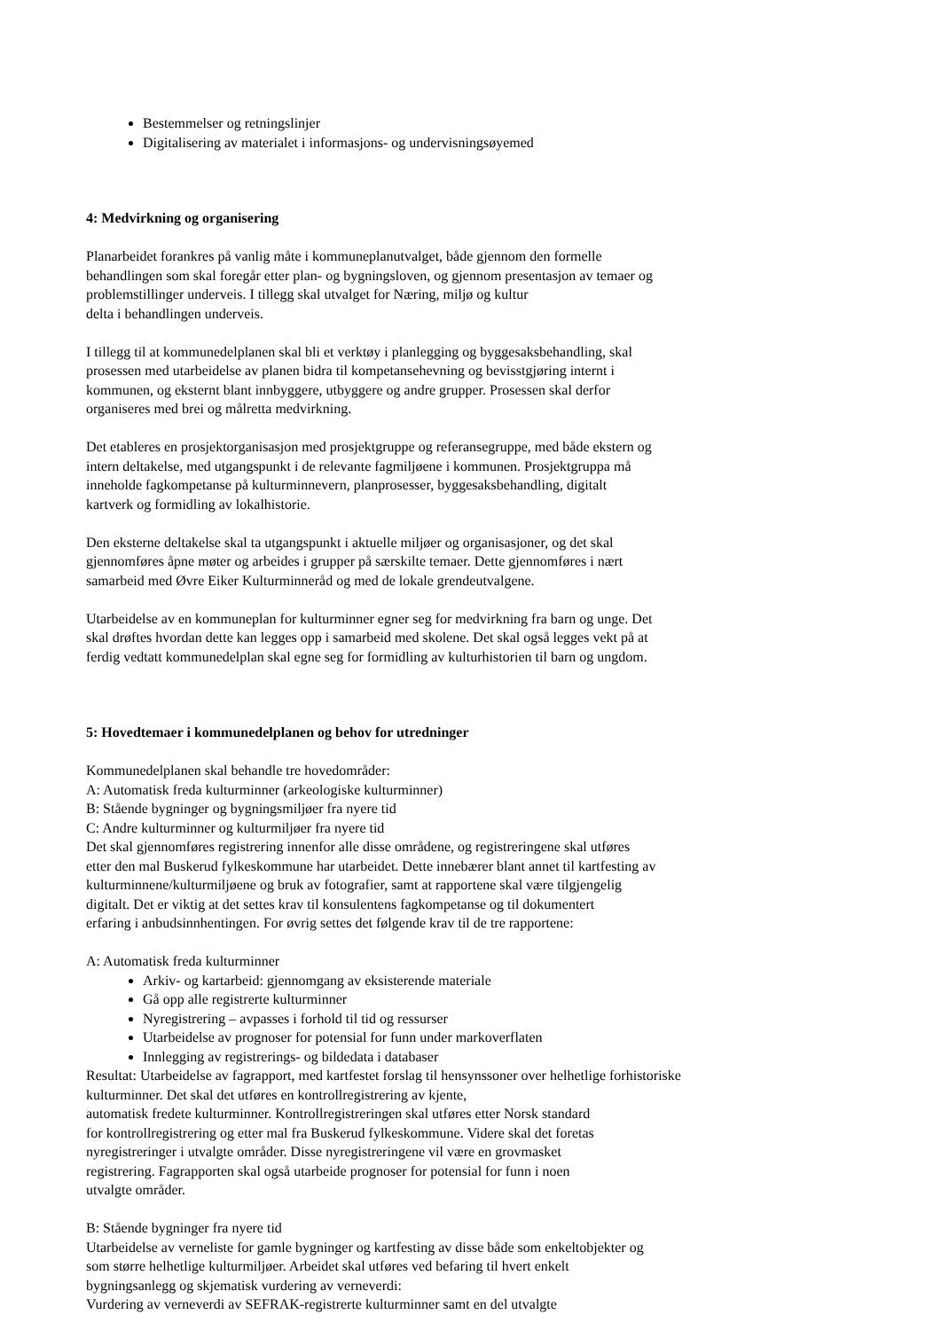Bestemmelser og retningslinjer
Digitalisering av materialet i informasjons- og undervisningsøyemed
4: Medvirkning og organisering
Planarbeidet forankres på vanlig måte i kommuneplanutvalget, både gjennom den formelle
behandlingen som skal foregår etter plan- og bygningsloven, og gjennom presentasjon av temaer og
problemstillinger underveis. I tillegg skal utvalget for Næring, miljø og kultur
delta i behandlingen underveis.
I tillegg til at kommunedelplanen skal bli et verktøy i planlegging og byggesaksbehandling, skal
prosessen med utarbeidelse av planen bidra til kompetansehevning og bevisstgjøring internt i
kommunen, og eksternt blant innbyggere, utbyggere og andre grupper. Prosessen skal derfor
organiseres med brei og målretta medvirkning.
Det etableres en prosjektorganisasjon med prosjektgruppe og referansegruppe, med både ekstern og
intern deltakelse, med utgangspunkt i de relevante fagmiljøene i kommunen. Prosjektgruppa må
inneholde fagkompetanse på kulturminnevern, planprosesser, byggesaksbehandling, digitalt
kartverk og formidling av lokalhistorie.
Den eksterne deltakelse skal ta utgangspunkt i aktuelle miljøer og organisasjoner, og det skal
gjennomføres åpne møter og arbeides i grupper på særskilte temaer. Dette gjennomføres i nært
samarbeid med Øvre Eiker Kulturminneråd og med de lokale grendeutvalgene.
Utarbeidelse av en kommuneplan for kulturminner egner seg for medvirkning fra barn og unge. Det
skal drøftes hvordan dette kan legges opp i samarbeid med skolene. Det skal også legges vekt på at
ferdig vedtatt kommunedelplan skal egne seg for formidling av kulturhistorien til barn og ungdom.
5: Hovedtemaer i kommunedelplanen og behov for utredninger
Kommunedelplanen skal behandle tre hovedområder:
A: Automatisk freda kulturminner (arkeologiske kulturminner)
B: Stående bygninger og bygningsmiljøer fra nyere tid
C: Andre kulturminner og kulturmiljøer fra nyere tid
Det skal gjennomføres registrering innenfor alle disse områdene, og registreringene skal utføres
etter den mal Buskerud fylkeskommune har utarbeidet. Dette innebærer blant annet til kartfesting av
kulturminnene/kulturmiljøene og bruk av fotografier, samt at rapportene skal være tilgjengelig
digitalt. Det er viktig at det settes krav til konsulentens fagkompetanse og til dokumentert
erfaring i anbudsinnhentingen. For øvrig settes det følgende krav til de tre rapportene:
A: Automatisk freda kulturminner
Arkiv- og kartarbeid: gjennomgang av eksisterende materiale
Gå opp alle registrerte kulturminner
Nyregistrering – avpasses i forhold til tid og ressurser
Utarbeidelse av prognoser for potensial for funn under markoverflaten
Innlegging av registrerings- og bildedata i databaser
Resultat: Utarbeidelse av fagrapport, med kartfestet forslag til hensynssoner over helhetlige forhistoriske
kulturminner. Det skal det utføres en kontrollregistrering av kjente,
automatisk fredete kulturminner. Kontrollregistreringen skal utføres etter Norsk standard
for kontrollregistrering og etter mal fra Buskerud fylkeskommune. Videre skal det foretas
nyregistreringer i utvalgte områder. Disse nyregistreringene vil være en grovmasket
registrering. Fagrapporten skal også utarbeide prognoser for potensial for funn i noen
utvalgte områder.
B: Stående bygninger fra nyere tid
Utarbeidelse av verneliste for gamle bygninger og kartfesting av disse både som enkeltobjekter og
som større helhetlige kulturmiljøer. Arbeidet skal utføres ved befaring til hvert enkelt
bygningsanlegg og skjematisk vurdering av verneverdi:
Vurdering av verneverdi av SEFRAK-registrerte kulturminner samt en del utvalgte